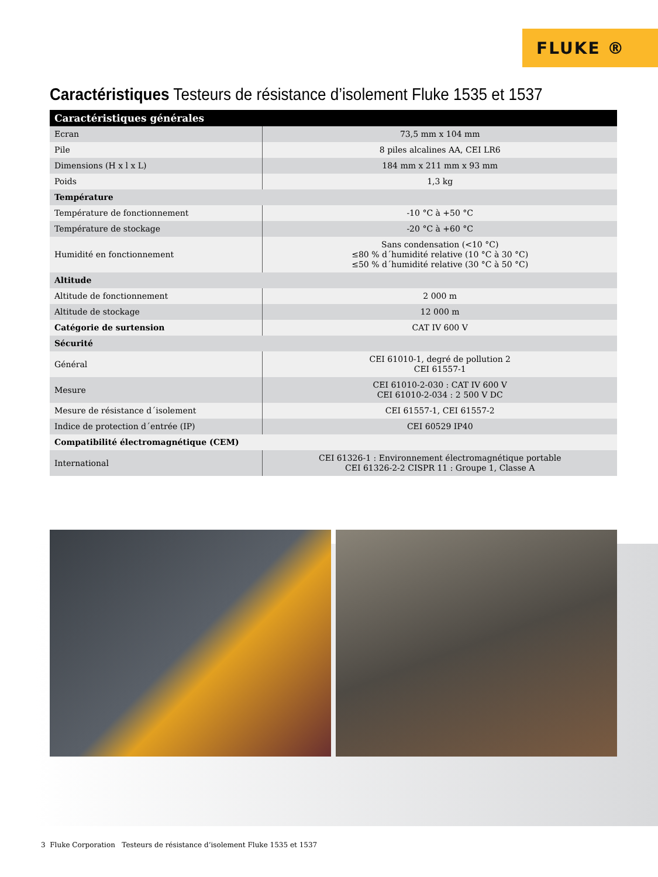FLUKE ®
Caractéristiques Testeurs de résistance d’isolement Fluke 1535 et 1537
| Caractéristiques générales | |
| --- | --- |
| Ecran | 73,5 mm x 104 mm |
| Pile | 8 piles alcalines AA, CEI LR6 |
| Dimensions (H x l x L) | 184 mm x 211 mm x 93 mm |
| Poids | 1,3 kg |
| Température | |
| Température de fonctionnement | -10 °C à +50 °C |
| Température de stockage | -20 °C à +60 °C |
| Humidité en fonctionnement | Sans condensation (<10 °C) ≤80 % d´humidité relative (10 °C à 30 °C) ≤50 % d´humidité relative (30 °C à 50 °C) |
| Altitude | |
| Altitude de fonctionnement | 2 000 m |
| Altitude de stockage | 12 000 m |
| Catégorie de surtension | CAT IV 600 V |
| Sécurité | |
| Général | CEI 61010-1, degré de pollution 2 CEI 61557-1 |
| Mesure | CEI 61010-2-030 : CAT IV 600 V CEI 61010-2-034 : 2 500 V DC |
| Mesure de résistance d´isolement | CEI 61557-1, CEI 61557-2 |
| Indice de protection d´entrée (IP) | CEI 60529 IP40 |
| Compatibilité électromagnétique (CEM) | |
| International | CEI 61326-1 : Environnement électromagnétique portable CEI 61326-2-2 CISPR 11 : Groupe 1, Classe A |
3 Fluke Corporation Testeurs de résistance d’isolement Fluke 1535 et 1537